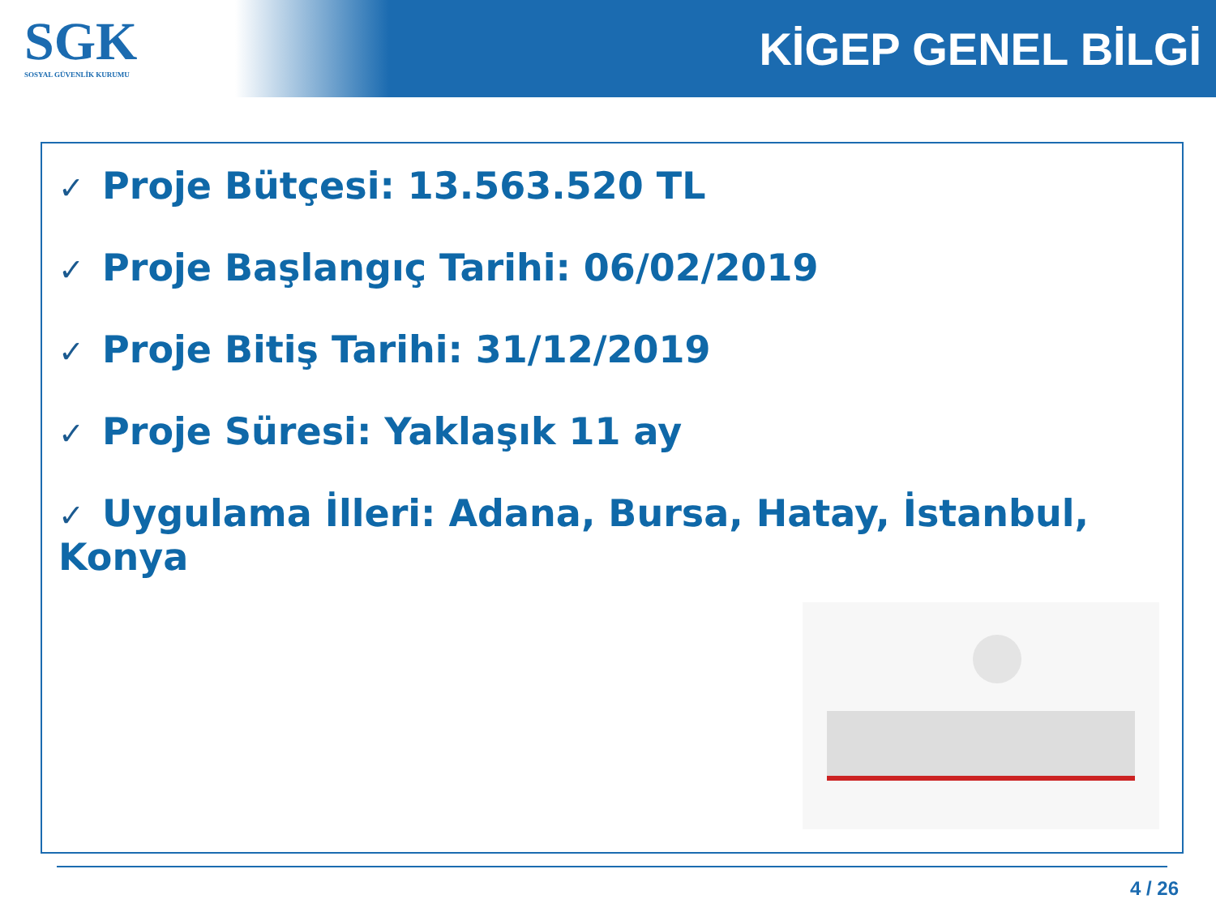SGK
SOSYAL GÜVENLİK KURUMU
KİGEP GENEL BİLGİ
✓ Proje Bütçesi: 13.563.520 TL
✓ Proje Başlangıç Tarihi: 06/02/2019
✓ Proje Bitiş Tarihi: 31/12/2019
✓ Proje Süresi: Yaklaşık 11 ay
✓ Uygulama İlleri: Adana, Bursa, Hatay, İstanbul, Konya
4 / 26